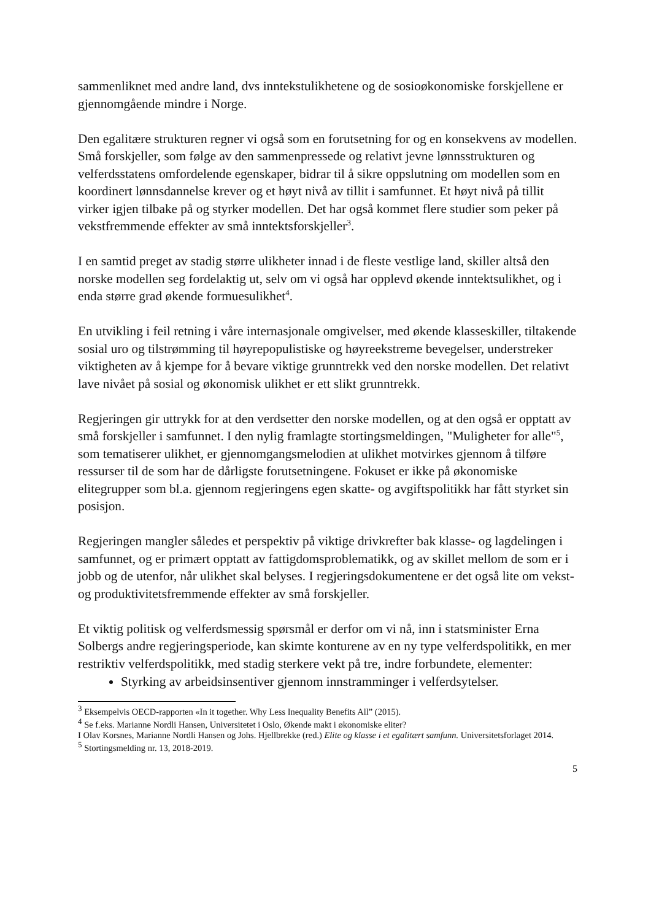sammenliknet med andre land, dvs inntekstulikhetene og de sosioøkonomiske forskjellene er gjennomgående mindre i Norge.
Den egalitære strukturen regner vi også som en forutsetning for og en konsekvens av modellen. Små forskjeller, som følge av den sammenpressede og relativt jevne lønnsstrukturen og velferdsstatens omfordelende egenskaper, bidrar til å sikre oppslutning om modellen som en koordinert lønnsdannelse krever og et høyt nivå av tillit i samfunnet. Et høyt nivå på tillit virker igjen tilbake på og styrker modellen. Det har også kommet flere studier som peker på vekstfremmende effekter av små inntektsforskjeller<sup>3</sup>.
I en samtid preget av stadig større ulikheter innad i de fleste vestlige land, skiller altså den norske modellen seg fordelaktig ut, selv om vi også har opplevd økende inntektsulikhet, og i enda større grad økende formuesulikhet<sup>4</sup>.
En utvikling i feil retning i våre internasjonale omgivelser, med økende klasseskiller, tiltakende sosial uro og tilstrømming til høyrepopulistiske og høyreekstreme bevegelser, understreker viktigheten av å kjempe for å bevare viktige grunntrekk ved den norske modellen. Det relativt lave nivået på sosial og økonomisk ulikhet er ett slikt grunntrekk.
Regjeringen gir uttrykk for at den verdsetter den norske modellen, og at den også er opptatt av små forskjeller i samfunnet. I den nylig framlagte stortingsmeldingen, "Muligheter for alle"<sup>5</sup>, som tematiserer ulikhet, er gjennomgangsmelodien at ulikhet motvirkes gjennom å tilføre ressurser til de som har de dårligste forutsetningene. Fokuset er ikke på økonomiske elitegrupper som bl.a. gjennom regjeringens egen skatte- og avgiftspolitikk har fått styrket sin posisjon.
Regjeringen mangler således et perspektiv på viktige drivkrefter bak klasse- og lagdelingen i samfunnet, og er primært opptatt av fattigdomsproblematikk, og av skillet mellom de som er i jobb og de utenfor, når ulikhet skal belyses. I regjeringsdokumentene er det også lite om vekst- og produktivitetsfremmende effekter av små forskjeller.
Et viktig politisk og velferdsmessig spørsmål er derfor om vi nå, inn i statsminister Erna Solbergs andre regjeringsperiode, kan skimte konturene av en ny type velferdspolitikk, en mer restriktiv velferdspolitikk, med stadig sterkere vekt på tre, indre forbundete, elementer:
Styrking av arbeidsinsentiver gjennom innstramminger i velferdsytelser.
<sup>3</sup> Eksempelvis OECD-rapporten «In it together. Why Less Inequality Benefits All” (2015).
<sup>4</sup> Se f.eks. Marianne Nordli Hansen, Universitetet i Oslo, Økende makt i økonomiske eliter?
I Olav Korsnes, Marianne Nordli Hansen og Johs. Hjellbrekke (red.) Elite og klasse i et egalitært samfunn. Universitetsforlaget 2014.
<sup>5</sup> Stortingsmelding nr. 13, 2018-2019.
5